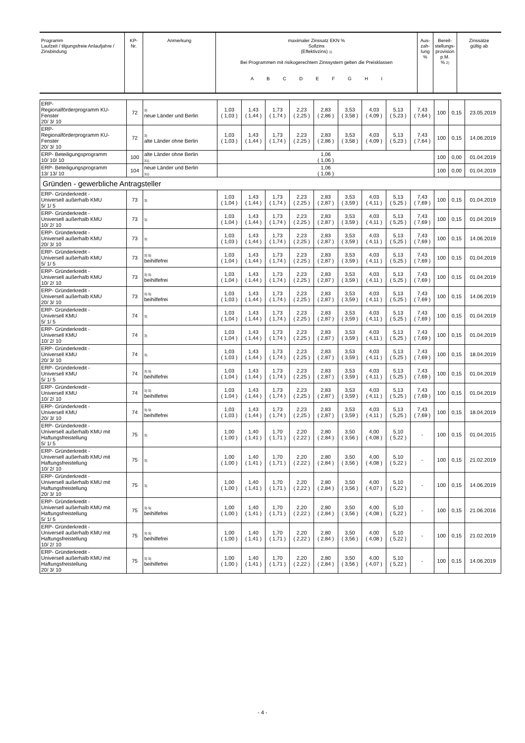| Programm Laufzeit / tilgungsfreie Anlaufjahre / Zinsbindung | KP- Nr. | Anmerkung | maximaler Zinssatz EKN % Sollzins (Effektivzins) 1) Bei Programmen mit risikogerechtem Zinssystem gelten die Preisklassen A B C D E F G H I | Aus- zah- lung % | Bereit- stellungs- provision p.M. % 2) | Zinssätze gültig ab |
| ERP- Regionalförderprogramm KU-Fenster 20/ 3/ 10 | 72 | 3) neue Länder und Berlin | 1,03 ( 1,03 ) | 1,43 ( 1,44 ) | 1,73 ( 1,74 ) | 2,23 ( 2,25 ) | 2,83 ( 2,86 ) | 3,53 ( 3,58 ) | 4,03 ( 4,09 ) | 5,13 ( 5,23 ) | 7,43 ( 7,64 ) | 100 | 0,15 | 23.05.2019 |
| ERP- Regionalförderprogramm KU-Fenster 20/ 3/ 10 | 72 | 3) alte Länder ohne Berlin | 1,03 ( 1,03 ) | 1,43 ( 1,44 ) | 1,73 ( 1,74 ) | 2,23 ( 2,25 ) | 2,83 ( 2,86 ) | 3,53 ( 3,58 ) | 4,03 ( 4,09 ) | 5,13 ( 5,23 ) | 7,43 ( 7,64 ) | 100 | 0,15 | 14.06.2019 |
| ERP- Beteiligungsprogramm 10/ 10/ 10 | 100 | alte Länder ohne Berlin 31) | 1,06 ( 1,06 ) | | | | | | | | | 100 | 0,00 | 01.04.2019 |
| ERP- Beteiligungsprogramm 13/ 13/ 10 | 104 | neue Länder und Berlin 31) | 1,06 ( 1,06 ) | | | | | | | | | 100 | 0,00 | 01.04.2019 |
| Gründen - gewerbliche Antragsteller | | | | | | | | | | | | | | |
| ERP- Gründerkredit - Universell außerhalb KMU 5/ 1/ 5 | 73 | 3) | 1,03 ( 1,04 ) | 1,43 ( 1,44 ) | 1,73 ( 1,74 ) | 2,23 ( 2,25 ) | 2,83 ( 2,87 ) | 3,53 ( 3,59 ) | 4,03 ( 4,11 ) | 5,13 ( 5,25 ) | 7,43 ( 7,69 ) | 100 | 0,15 | 01.04.2019 |
| ERP- Gründerkredit - Universell außerhalb KMU 10/ 2/ 10 | 73 | 3) | 1,03 ( 1,04 ) | 1,43 ( 1,44 ) | 1,73 ( 1,74 ) | 2,23 ( 2,25 ) | 2,83 ( 2,87 ) | 3,53 ( 3,59 ) | 4,03 ( 4,11 ) | 5,13 ( 5,25 ) | 7,43 ( 7,69 ) | 100 | 0,15 | 01.04.2019 |
| ERP- Gründerkredit - Universell außerhalb KMU 20/ 3/ 10 | 73 | 3) | 1,03 ( 1,03 ) | 1,43 ( 1,44 ) | 1,73 ( 1,74 ) | 2,23 ( 2,25 ) | 2,83 ( 2,87 ) | 3,53 ( 3,59 ) | 4,03 ( 4,11 ) | 5,13 ( 5,25 ) | 7,43 ( 7,69 ) | 100 | 0,15 | 14.06.2019 |
| ERP- Gründerkredit - Universell außerhalb KMU 5/ 1/ 5 | 73 | 3) 5) beihilfefrei | 1,03 ( 1,04 ) | 1,43 ( 1,44 ) | 1,73 ( 1,74 ) | 2,23 ( 2,25 ) | 2,83 ( 2,87 ) | 3,53 ( 3,59 ) | 4,03 ( 4,11 ) | 5,13 ( 5,25 ) | 7,43 ( 7,69 ) | 100 | 0,15 | 01.04.2019 |
| ERP- Gründerkredit - Universell außerhalb KMU 10/ 2/ 10 | 73 | 3) 5) beihilfefrei | 1,03 ( 1,04 ) | 1,43 ( 1,44 ) | 1,73 ( 1,74 ) | 2,23 ( 2,25 ) | 2,83 ( 2,87 ) | 3,53 ( 3,59 ) | 4,03 ( 4,11 ) | 5,13 ( 5,25 ) | 7,43 ( 7,69 ) | 100 | 0,15 | 01.04.2019 |
| ERP- Gründerkredit - Universell außerhalb KMU 20/ 3/ 10 | 73 | 3) 5) beihilfefrei | 1,03 ( 1,03 ) | 1,43 ( 1,44 ) | 1,73 ( 1,74 ) | 2,23 ( 2,25 ) | 2,83 ( 2,87 ) | 3,53 ( 3,59 ) | 4,03 ( 4,11 ) | 5,13 ( 5,25 ) | 7,43 ( 7,69 ) | 100 | 0,15 | 14.06.2019 |
| ERP- Gründerkredit - Universell KMU 5/ 1/ 5 | 74 | 3) | 1,03 ( 1,04 ) | 1,43 ( 1,44 ) | 1,73 ( 1,74 ) | 2,23 ( 2,25 ) | 2,83 ( 2,87 ) | 3,53 ( 3,59 ) | 4,03 ( 4,11 ) | 5,13 ( 5,25 ) | 7,43 ( 7,69 ) | 100 | 0,15 | 01.04.2019 |
| ERP- Gründerkredit - Universell KMU 10/ 2/ 10 | 74 | 3) | 1,03 ( 1,04 ) | 1,43 ( 1,44 ) | 1,73 ( 1,74 ) | 2,23 ( 2,25 ) | 2,83 ( 2,87 ) | 3,53 ( 3,59 ) | 4,03 ( 4,11 ) | 5,13 ( 5,25 ) | 7,43 ( 7,69 ) | 100 | 0,15 | 01.04.2019 |
| ERP- Gründerkredit - Universell KMU 20/ 3/ 10 | 74 | 3) | 1,03 ( 1,03 ) | 1,43 ( 1,44 ) | 1,73 ( 1,74 ) | 2,23 ( 2,25 ) | 2,83 ( 2,87 ) | 3,53 ( 3,59 ) | 4,03 ( 4,11 ) | 5,13 ( 5,25 ) | 7,43 ( 7,69 ) | 100 | 0,15 | 18.04.2019 |
| ERP- Gründerkredit - Universell KMU 5/ 1/ 5 | 74 | 3) 5) beihilfefrei | 1,03 ( 1,04 ) | 1,43 ( 1,44 ) | 1,73 ( 1,74 ) | 2,23 ( 2,25 ) | 2,83 ( 2,87 ) | 3,53 ( 3,59 ) | 4,03 ( 4,11 ) | 5,13 ( 5,25 ) | 7,43 ( 7,69 ) | 100 | 0,15 | 01.04.2019 |
| ERP- Gründerkredit - Universell KMU 10/ 2/ 10 | 74 | 3) 5) beihilfefrei | 1,03 ( 1,04 ) | 1,43 ( 1,44 ) | 1,73 ( 1,74 ) | 2,23 ( 2,25 ) | 2,83 ( 2,87 ) | 3,53 ( 3,59 ) | 4,03 ( 4,11 ) | 5,13 ( 5,25 ) | 7,43 ( 7,69 ) | 100 | 0,15 | 01.04.2019 |
| ERP- Gründerkredit - Universell KMU 20/ 3/ 10 | 74 | 3) 5) beihilfefrei | 1,03 ( 1,03 ) | 1,43 ( 1,44 ) | 1,73 ( 1,74 ) | 2,23 ( 2,25 ) | 2,83 ( 2,87 ) | 3,53 ( 3,59 ) | 4,03 ( 4,11 ) | 5,13 ( 5,25 ) | 7,43 ( 7,69 ) | 100 | 0,15 | 18.04.2019 |
| ERP- Gründerkredit - Universell außerhalb KMU mit Haftungsfreistellung 5/ 1/ 5 | 75 | 3) | 1,00 ( 1,00 ) | 1,40 ( 1,41 ) | 1,70 ( 1,71 ) | 2,20 ( 2,22 ) | 2,80 ( 2,84 ) | 3,50 ( 3,56 ) | 4,00 ( 4,08 ) | 5,10 ( 5,22 ) | - | 100 | 0,15 | 01.04.2015 |
| ERP- Gründerkredit - Universell außerhalb KMU mit Haftungsfreistellung 10/ 2/ 10 | 75 | 3) | 1,00 ( 1,00 ) | 1,40 ( 1,41 ) | 1,70 ( 1,71 ) | 2,20 ( 2,22 ) | 2,80 ( 2,84 ) | 3,50 ( 3,56 ) | 4,00 ( 4,08 ) | 5,10 ( 5,22 ) | - | 100 | 0,15 | 21.02.2019 |
| ERP- Gründerkredit - Universell außerhalb KMU mit Haftungsfreistellung 20/ 3/ 10 | 75 | 3) | 1,00 ( 1,00 ) | 1,40 ( 1,41 ) | 1,70 ( 1,71 ) | 2,20 ( 2,22 ) | 2,80 ( 2,84 ) | 3,50 ( 3,56 ) | 4,00 ( 4,07 ) | 5,10 ( 5,22 ) | - | 100 | 0,15 | 14.06.2019 |
| ERP- Gründerkredit - Universell außerhalb KMU mit Haftungsfreistellung 5/ 1/ 5 | 75 | 3) 5) beihilfefrei | 1,00 ( 1,00 ) | 1,40 ( 1,41 ) | 1,70 ( 1,71 ) | 2,20 ( 2,22 ) | 2,80 ( 2,84 ) | 3,50 ( 3,56 ) | 4,00 ( 4,08 ) | 5,10 ( 5,22 ) | - | 100 | 0,15 | 21.06.2016 |
| ERP- Gründerkredit - Universell außerhalb KMU mit Haftungsfreistellung 10/ 2/ 10 | 75 | 3) 5) beihilfefrei | 1,00 ( 1,00 ) | 1,40 ( 1,41 ) | 1,70 ( 1,71 ) | 2,20 ( 2,22 ) | 2,80 ( 2,84 ) | 3,50 ( 3,56 ) | 4,00 ( 4,08 ) | 5,10 ( 5,22 ) | - | 100 | 0,15 | 21.02.2019 |
| ERP- Gründerkredit - Universell außerhalb KMU mit Haftungsfreistellung 20/ 3/ 10 | 75 | 3) 5) beihilfefrei | 1,00 ( 1,00 ) | 1,40 ( 1,41 ) | 1,70 ( 1,71 ) | 2,20 ( 2,22 ) | 2,80 ( 2,84 ) | 3,50 ( 3,56 ) | 4,00 ( 4,07 ) | 5,10 ( 5,22 ) | - | 100 | 0,15 | 14.06.2019 |
- 4 -